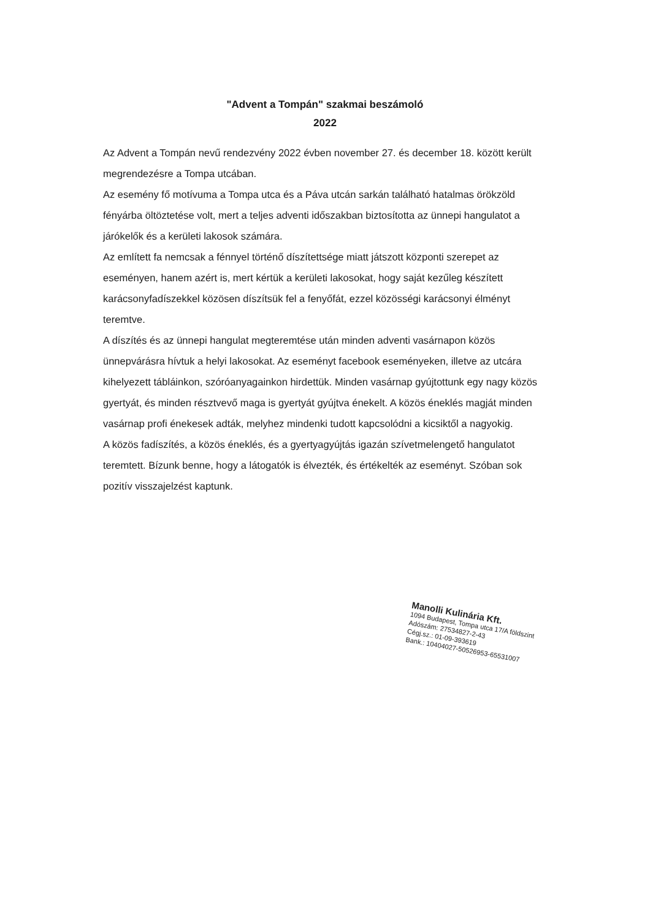"Advent a Tompán" szakmai beszámoló
2022
Az Advent a Tompán nevű rendezvény 2022 évben november 27. és december 18. között került megrendezésre a Tompa utcában.
Az esemény fő motívuma a Tompa utca és a Páva utcán sarkán található hatalmas örökzöld fényárba öltöztetése volt, mert a teljes adventi időszakban biztosította az ünnepi hangulatot a járókelők és a kerületi lakosok számára.
Az említett fa nemcsak a fénnyel történő díszítettsége miatt játszott központi szerepet az eseményen, hanem azért is, mert kértük a kerületi lakosokat, hogy saját kezűleg készített karácsonyfadíszekkel közösen díszítsük fel a fenyőfát, ezzel közösségi karácsonyi élményt teremtve.
A díszítés és az ünnepi hangulat megteremtése után minden adventi vasárnapon közös ünnepvárásra hívtuk a helyi lakosokat. Az eseményt facebook eseményeken, illetve az utcára kihelyezett tábláinkon, szóróanyagainkon hirdettük. Minden vasárnap gyújtottunk egy nagy közös gyertyát, és minden résztvevő maga is gyertyát gyújtva énekelt. A közös éneklés magját minden vasárnap profi énekesek adták, melyhez mindenki tudott kapcsolódni a kicsiktől a nagyokig.
A közös fadíszítés, a közös éneklés, és a gyertyagyújtás igazán szívetmelengető hangulatot teremtett. Bízunk benne, hogy a látogatók is élvezték, és értékelték az eseményt. Szóban sok pozitív visszajelzést kaptunk.
Manolli Kulinária Kft.
1094 Budapest, Tompa utca 17/A földszint
Adószám: 27534827-2-43
Cégj.sz.: 01-09-393619
Bank.: 10404027-50526953-65531007